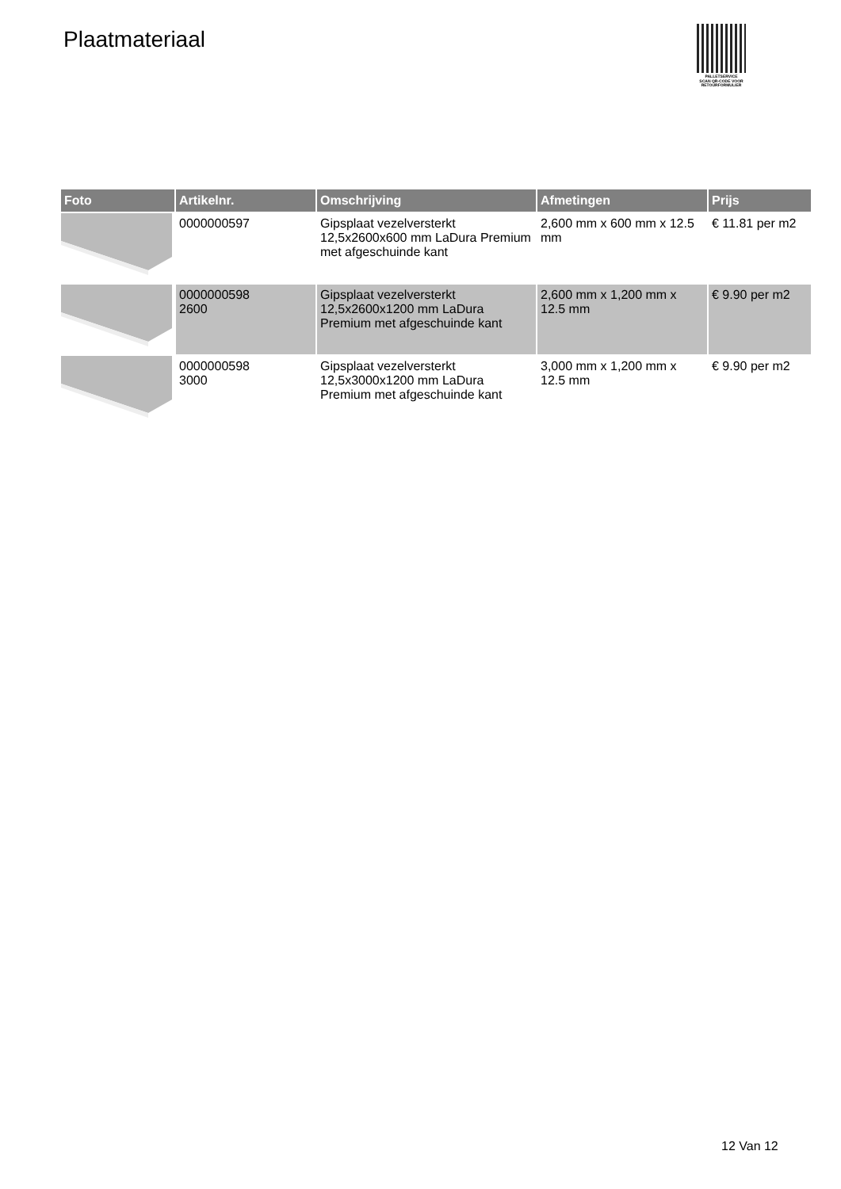Plaatmateriaal
PALLETSERVICE
SCAN QR-CODE VOOR
RETOURFORMULIER
| Foto | Artikelnr. | Omschrijving | Afmetingen | Prijs |
| --- | --- | --- | --- | --- |
| | 0000000597 | Gipsplaat vezelversterkt 12,5x2600x600 mm LaDura Premium met afgeschuinde kant | 2,600 mm x 600 mm x 12.5 mm | € 11.81 per m2 |
| | 0000000598 2600 | Gipsplaat vezelversterkt 12,5x2600x1200 mm LaDura Premium met afgeschuinde kant | 2,600 mm x 1,200 mm x 12.5 mm | € 9.90 per m2 |
| | 0000000598 3000 | Gipsplaat vezelversterkt 12,5x3000x1200 mm LaDura Premium met afgeschuinde kant | 3,000 mm x 1,200 mm x 12.5 mm | € 9.90 per m2 |
12 Van 12